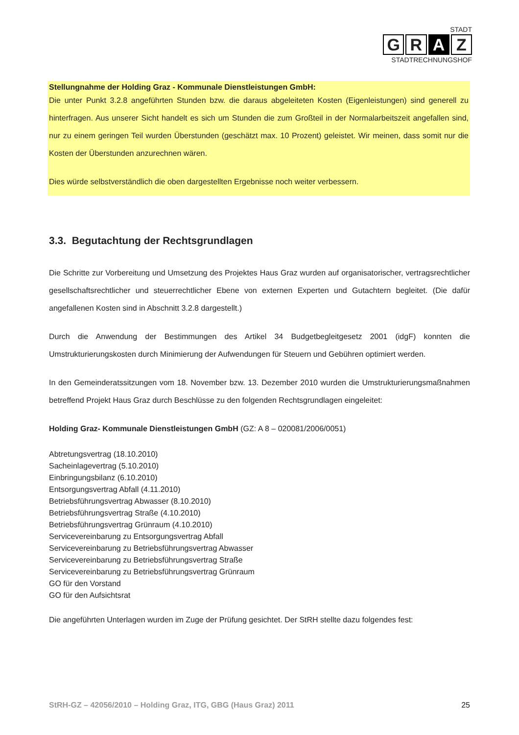STADT
G R A Z
STADTRECHNUNGSHOF
Stellungnahme der Holding Graz - Kommunale Dienstleistungen GmbH:
Die unter Punkt 3.2.8 angeführten Stunden bzw. die daraus abgeleiteten Kosten (Eigenleistungen) sind generell zu hinterfragen. Aus unserer Sicht handelt es sich um Stunden die zum Großteil in der Normalarbeitszeit angefallen sind, nur zu einem geringen Teil wurden Überstunden (geschätzt max. 10 Prozent) geleistet. Wir meinen, dass somit nur die Kosten der Überstunden anzurechnen wären.
Dies würde selbstverständlich die oben dargestellten Ergebnisse noch weiter verbessern.
3.3. Begutachtung der Rechtsgrundlagen
Die Schritte zur Vorbereitung und Umsetzung des Projektes Haus Graz wurden auf organisatorischer, vertragsrechtlicher gesellschaftsrechtlicher und steuerrechtlicher Ebene von externen Experten und Gutachtern begleitet. (Die dafür angefallenen Kosten sind in Abschnitt 3.2.8 dargestellt.)
Durch die Anwendung der Bestimmungen des Artikel 34 Budgetbegleitgesetz 2001 (idgF) konnten die Umstrukturierungskosten durch Minimierung der Aufwendungen für Steuern und Gebühren optimiert werden.
In den Gemeinderatssitzungen vom 18. November bzw. 13. Dezember 2010 wurden die Umstrukturierungsmaßnahmen betreffend Projekt Haus Graz durch Beschlüsse zu den folgenden Rechtsgrundlagen eingeleitet:
Holding Graz- Kommunale Dienstleistungen GmbH (GZ: A 8 – 020081/2006/0051)
Abtretungsvertrag (18.10.2010)
Sacheinlagevertrag (5.10.2010)
Einbringungsbilanz (6.10.2010)
Entsorgungsvertrag Abfall (4.11.2010)
Betriebsführungsvertrag Abwasser (8.10.2010)
Betriebsführungsvertrag Straße (4.10.2010)
Betriebsführungsvertrag Grünraum (4.10.2010)
Servicevereinbarung zu Entsorgungsvertrag Abfall
Servicevereinbarung zu Betriebsführungsvertrag Abwasser
Servicevereinbarung zu Betriebsführungsvertrag Straße
Servicevereinbarung zu Betriebsführungsvertrag Grünraum
GO für den Vorstand
GO für den Aufsichtsrat
Die angeführten Unterlagen wurden im Zuge der Prüfung gesichtet. Der StRH stellte dazu folgendes fest:
StRH-GZ – 42056/2010 – Holding Graz, ITG, GBG (Haus Graz) 2011 25